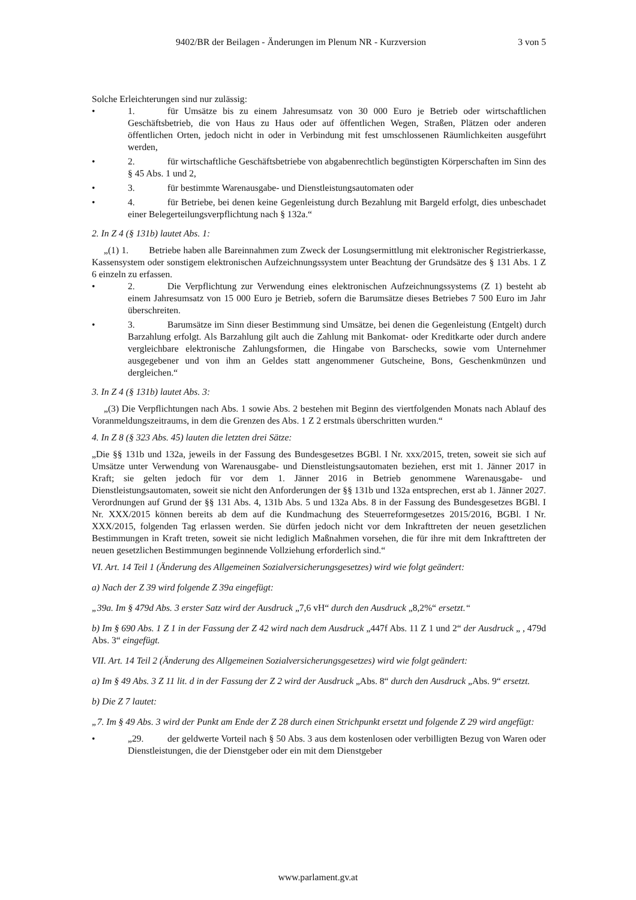9402/BR der Beilagen - Änderungen im Plenum NR - Kurzversion 3 von 5
Solche Erleichterungen sind nur zulässig:
• 1. für Umsätze bis zu einem Jahresumsatz von 30 000 Euro je Betrieb oder wirtschaftlichen Geschäftsbetrieb, die von Haus zu Haus oder auf öffentlichen Wegen, Straßen, Plätzen oder anderen öffentlichen Orten, jedoch nicht in oder in Verbindung mit fest umschlossenen Räumlichkeiten ausgeführt werden,
• 2. für wirtschaftliche Geschäftsbetriebe von abgabenrechtlich begünstigten Körperschaften im Sinn des § 45 Abs. 1 und 2,
• 3. für bestimmte Warenausgabe- und Dienstleistungsautomaten oder
• 4. für Betriebe, bei denen keine Gegenleistung durch Bezahlung mit Bargeld erfolgt, dies unbeschadet einer Belegerteilungsverpflichtung nach § 132a.“
2. In Z 4 (§ 131b) lautet Abs. 1:
„(1) 1. Betriebe haben alle Bareinnahmen zum Zweck der Losungsermittlung mit elektronischer Registrierkasse, Kassensystem oder sonstigem elektronischen Aufzeichnungssystem unter Beachtung der Grundsätze des § 131 Abs. 1 Z 6 einzeln zu erfassen.
• 2. Die Verpflichtung zur Verwendung eines elektronischen Aufzeichnungssystems (Z 1) besteht ab einem Jahresumsatz von 15 000 Euro je Betrieb, sofern die Barumsätze dieses Betriebes 7 500 Euro im Jahr überschreiten.
• 3. Barumsätze im Sinn dieser Bestimmung sind Umsätze, bei denen die Gegenleistung (Entgelt) durch Barzahlung erfolgt. Als Barzahlung gilt auch die Zahlung mit Bankomat- oder Kreditkarte oder durch andere vergleichbare elektronische Zahlungsformen, die Hingabe von Barschecks, sowie vom Unternehmer ausgegebener und von ihm an Geldes statt angenommener Gutscheine, Bons, Geschenkmünzen und dergleichen.“
3. In Z 4 (§ 131b) lautet Abs. 3:
„(3) Die Verpflichtungen nach Abs. 1 sowie Abs. 2 bestehen mit Beginn des viertfolgenden Monats nach Ablauf des Voranmeldungszeitraums, in dem die Grenzen des Abs. 1 Z 2 erstmals überschritten wurden.“
4. In Z 8 (§ 323 Abs. 45) lauten die letzten drei Sätze:
„Die §§ 131b und 132a, jeweils in der Fassung des Bundesgesetzes BGBl. I Nr. xxx/2015, treten, soweit sie sich auf Umsätze unter Verwendung von Warenausgabe- und Dienstleistungsautomaten beziehen, erst mit 1. Jänner 2017 in Kraft; sie gelten jedoch für vor dem 1. Jänner 2016 in Betrieb genommene Warenausgabe- und Dienstleistungsautomaten, soweit sie nicht den Anforderungen der §§ 131b und 132a entsprechen, erst ab 1. Jänner 2027. Verordnungen auf Grund der §§ 131 Abs. 4, 131b Abs. 5 und 132a Abs. 8 in der Fassung des Bundesgesetzes BGBl. I Nr. XXX/2015 können bereits ab dem auf die Kundmachung des Steuerreformgesetzes 2015/2016, BGBl. I Nr. XXX/2015, folgenden Tag erlassen werden. Sie dürfen jedoch nicht vor dem Inkrafttreten der neuen gesetzlichen Bestimmungen in Kraft treten, soweit sie nicht lediglich Maßnahmen vorsehen, die für ihre mit dem Inkrafttreten der neuen gesetzlichen Bestimmungen beginnende Vollziehung erforderlich sind.“
VI. Art. 14 Teil 1 (Änderung des Allgemeinen Sozialversicherungsgesetzes) wird wie folgt geändert:
a) Nach der Z 39 wird folgende Z 39a eingefügt:
„39a. Im § 479d Abs. 3 erster Satz wird der Ausdruck „7,6 vH“ durch den Ausdruck „8,2%“ ersetzt.“
b) Im § 690 Abs. 1 Z 1 in der Fassung der Z 42 wird nach dem Ausdruck „447f Abs. 11 Z 1 und 2“ der Ausdruck „ , 479d Abs. 3“ eingefügt.
VII. Art. 14 Teil 2 (Änderung des Allgemeinen Sozialversicherungsgesetzes) wird wie folgt geändert:
a) Im § 49 Abs. 3 Z 11 lit. d in der Fassung der Z 2 wird der Ausdruck „Abs. 8“ durch den Ausdruck „Abs. 9“ ersetzt.
b) Die Z 7 lautet:
„7. Im § 49 Abs. 3 wird der Punkt am Ende der Z 28 durch einen Strichpunkt ersetzt und folgende Z 29 wird angefügt:
• „29. der geldwerte Vorteil nach § 50 Abs. 3 aus dem kostenlosen oder verbilligten Bezug von Waren oder Dienstleistungen, die der Dienstgeber oder ein mit dem Dienstgeber
www.parlament.gv.at